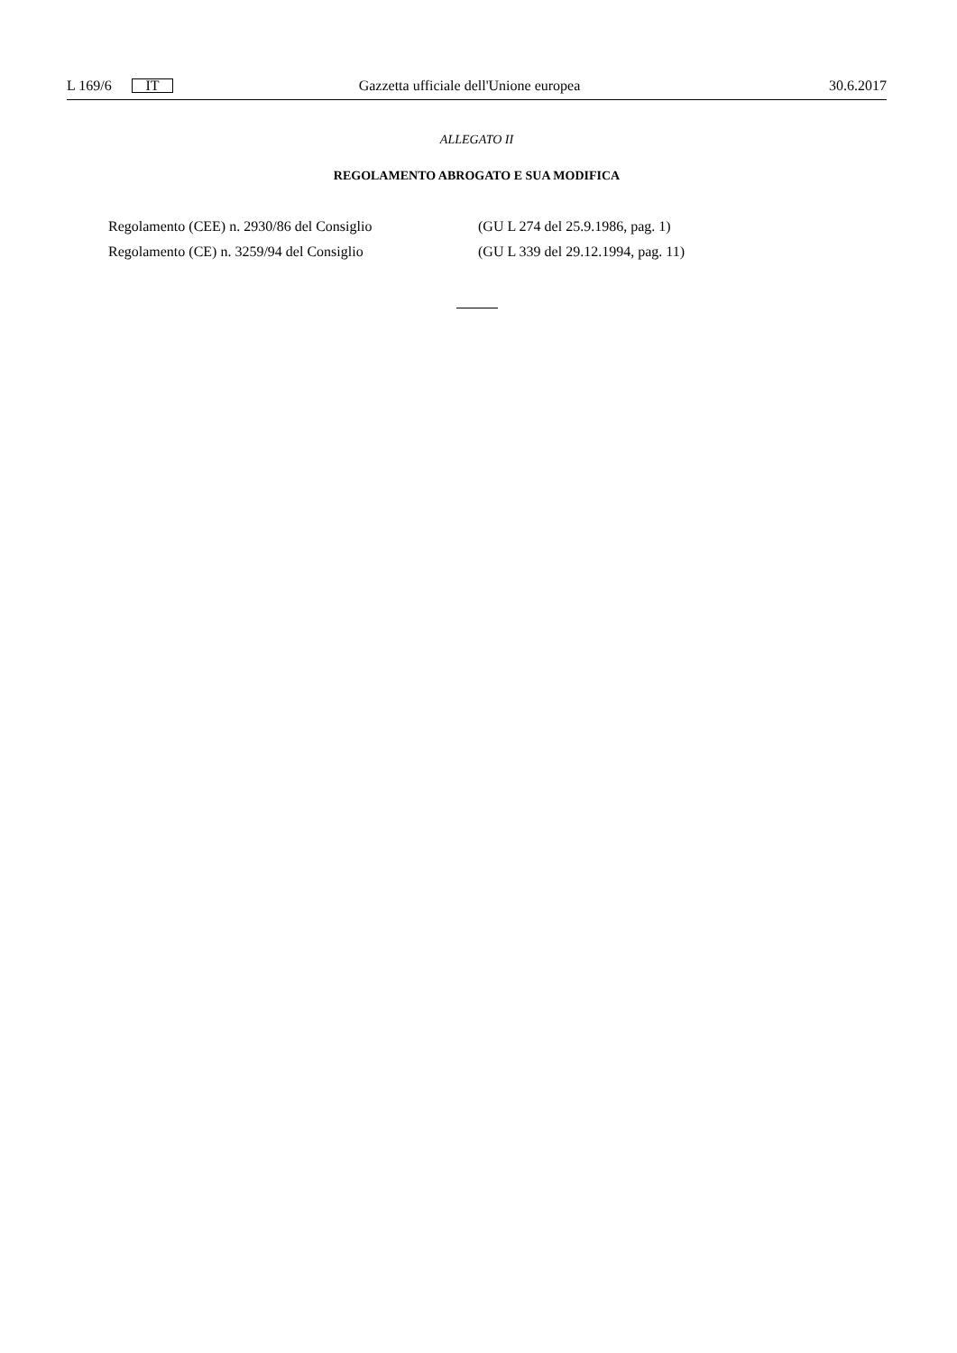L 169/6 IT Gazzetta ufficiale dell'Unione europea 30.6.2017
ALLEGATO II
REGOLAMENTO ABROGATO E SUA MODIFICA
| Regolamento (CEE) n. 2930/86 del Consiglio | (GU L 274 del 25.9.1986, pag. 1) |
| Regolamento (CE) n. 3259/94 del Consiglio | (GU L 339 del 29.12.1994, pag. 11) |